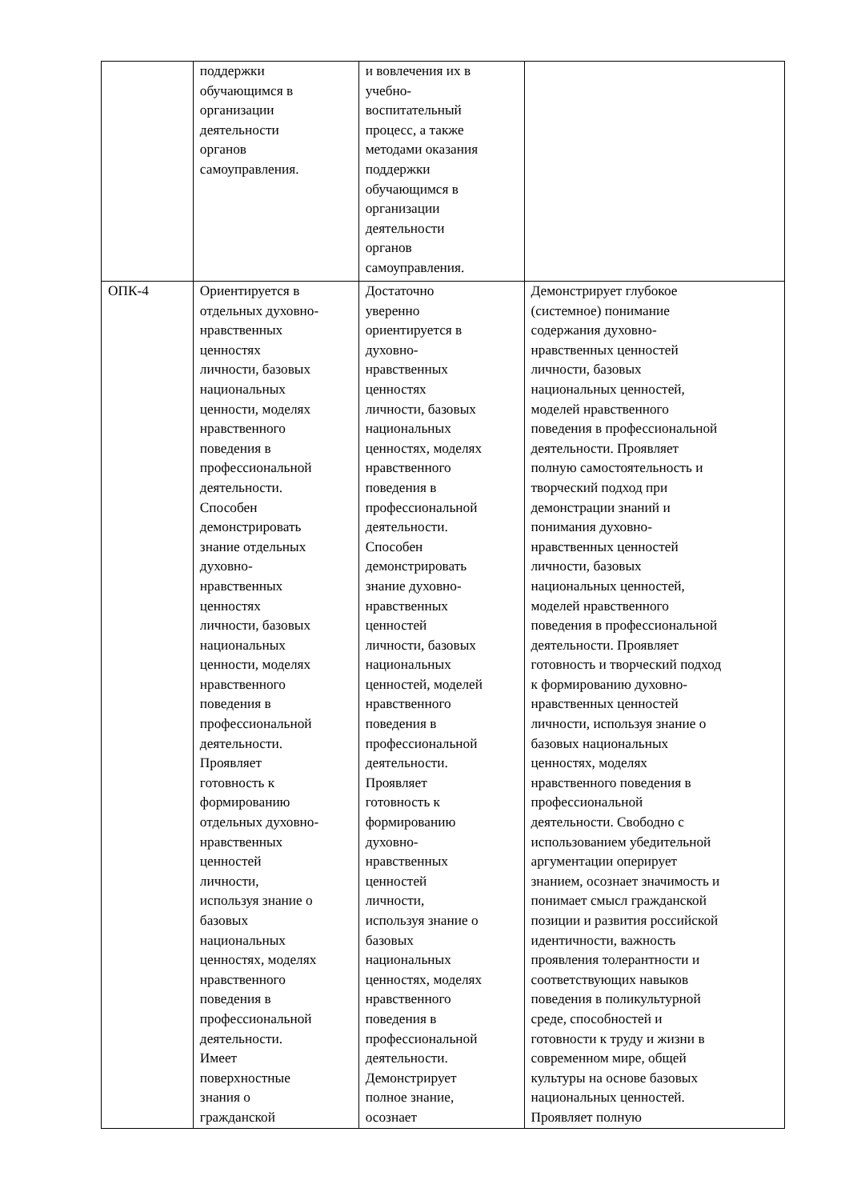| | поддержки обучающимся в организации деятельности органов самоуправления. | и вовлечения их в учебно- воспитательный процесс, а также методами оказания поддержки обучающимся в организации деятельности органов самоуправления. | |
| ОПК-4 | Ориентируется в отдельных духовно- нравственных ценностях личности, базовых национальных ценности, моделях нравственного поведения в профессиональной деятельности. Способен демонстрировать знание отдельных духовно- нравственных ценностях личности, базовых национальных ценности, моделях нравственного поведения в профессиональной деятельности. Проявляет готовность к формированию отдельных духовно- нравственных ценностей личности, используя знание о базовых национальных ценностях, моделях нравственного поведения в профессиональной деятельности. Имеет поверхностные знания о гражданской | Достаточно уверенно ориентируется в духовно- нравственных ценностях личности, базовых национальных ценностях, моделях нравственного поведения в профессиональной деятельности. Способен демонстрировать знание духовно- нравственных ценностей личности, базовых национальных ценностей, моделей нравственного поведения в профессиональной деятельности. Проявляет готовность к формированию духовно- нравственных ценностей личности, используя знание о базовых национальных ценностях, моделях нравственного поведения в профессиональной деятельности. Демонстрирует полное знание, осознает | Демонстрирует глубокое (системное) понимание содержания духовно- нравственных ценностей личности, базовых национальных ценностей, моделей нравственного поведения в профессиональной деятельности. Проявляет полную самостоятельность и творческий подход при демонстрации знаний и понимания духовно- нравственных ценностей личности, базовых национальных ценностей, моделей нравственного поведения в профессиональной деятельности. Проявляет готовность и творческий подход к формированию духовно- нравственных ценностей личности, используя знание о базовых национальных ценностях, моделях нравственного поведения в профессиональной деятельности. Свободно с использованием убедительной аргументации оперирует знанием, осознает значимость и понимает смысл гражданской позиции и развития российской идентичности, важность проявления толерантности и соответствующих навыков поведения в поликультурной среде, способностей и готовности к труду и жизни в современном мире, общей культуры на основе базовых национальных ценностей. Проявляет полную |